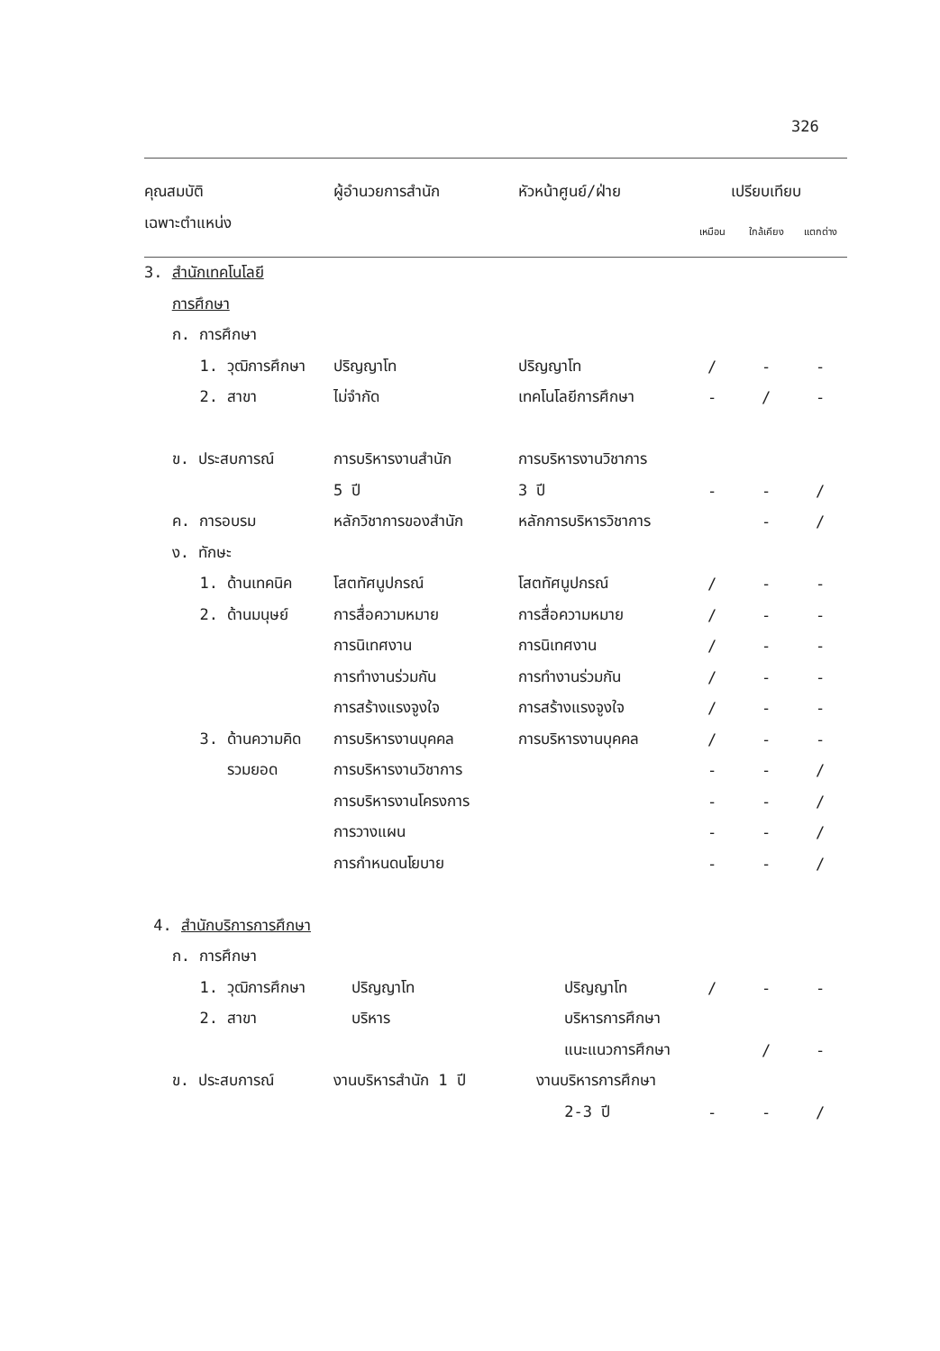326
| คุณสมบัติ | ผู้อำนวยการสำนัก | หัวหน้าศูนย์/ฝ่าย | เปรียบเทียบ | | |
| --- | --- | --- | --- | --- | --- |
| เฉพาะตำแหน่ง | | | เหมือน | ใกล้เคียง | แตกต่าง |
| 3. สำนักเทคโนโลยี | | | | | |
| การศึกษา | | | | | |
| ก. การศึกษา | | | | | |
| 1. วุฒิการศึกษา | ปริญญาโท | ปริญญาโท | / | - | - |
| 2. สาขา | ไม่จำกัด | เทคโนโลยีการศึกษา | - | / | - |
| ข. ประสบการณ์ | การบริหารงานสำนัก | การบริหารงานวิชาการ | | | |
| | 5 ปี | 3 ปี | - | - | / |
| ค. การอบรม | หลักวิชาการของสำนัก | หลักการบริหารวิชาการ | | - | / |
| ง. ทักษะ | | | | | |
| 1. ด้านเทคนิค | โสตทัศนูปกรณ์ | โสตทัศนูปกรณ์ | / | - | - |
| 2. ด้านมนุษย์ | การสื่อความหมาย | การสื่อความหมาย | / | - | - |
| | การนิเทศงาน | การนิเทศงาน | / | - | - |
| | การทำงานร่วมกัน | การทำงานร่วมกัน | / | - | - |
| | การสร้างแรงจูงใจ | การสร้างแรงจูงใจ | / | - | - |
| 3. ด้านความคิด | การบริหารงานบุคคล | การบริหารงานบุคคล | / | - | - |
| รวมยอด | การบริหารงานวิชาการ | | - | - | / |
| | การบริหารงานโครงการ | | - | - | / |
| | การวางแผน | | - | - | / |
| | การกำหนดนโยบาย | | - | - | / |
| 4. สำนักบริการการศึกษา | | | | | |
| ก. การศึกษา | | | | | |
| 1. วุฒิการศึกษา | ปริญญาโท | ปริญญาโท | / | - | - |
| 2. สาขา | บริหาร | บริหารการศึกษา | | | |
| | | แนะแนวการศึกษา | | / | - |
| ข. ประสบการณ์ | งานบริหารสำนัก 1 ปี | งานบริหารการศึกษา | | | |
| | | 2-3 ปี | - | - | / |